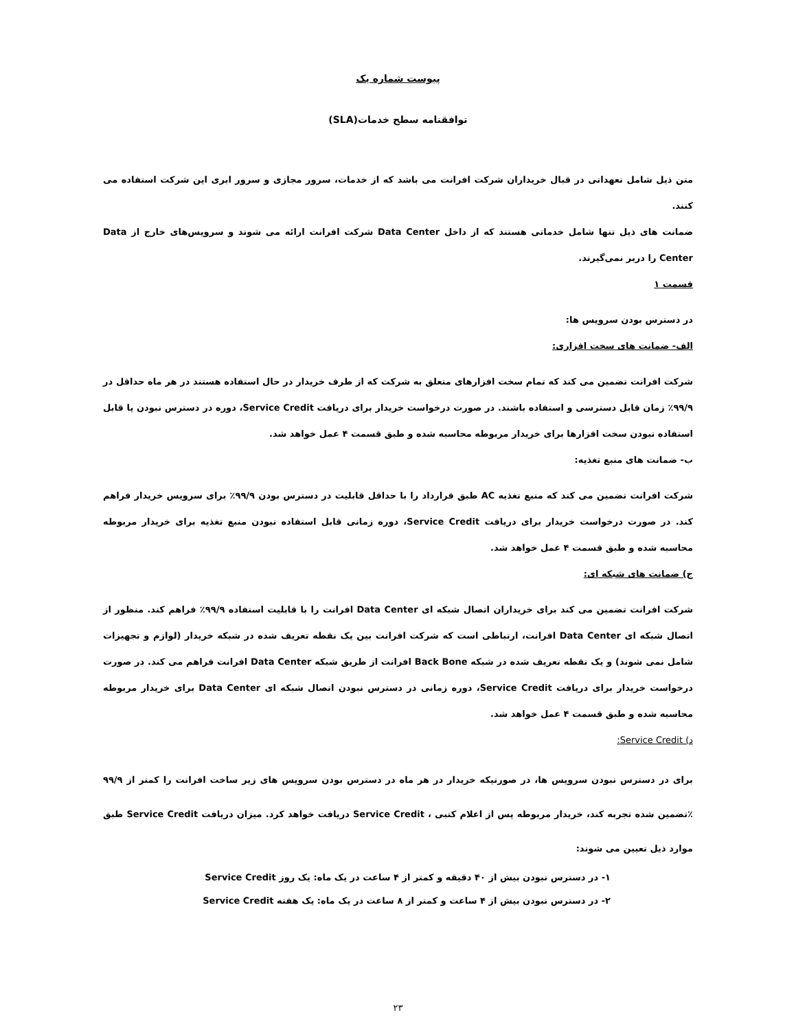پیوست شماره یک
توافقنامه سطح خدمات(SLA)
متن ذیل شامل تعهداتی در قبال خریداران شرکت افرانت می باشد که از خدمات، سرور مجازی و سرور ابری این شرکت استفاده می کنند.
ضمانت های ذیل تنها شامل خدماتی هستند که از داخل Data Center شرکت افرانت ارائه می شوند و سرویس‌های خارج از Data Center را دربر نمی‌گیرند.
قسمت ۱
در دسترس بودن سرویس ها:
الف- ضمانت های سخت افزاری:
شرکت افرانت تضمین می کند که تمام سخت افزارهای متعلق به شرکت که از طرف خریدار در حال استفاده هستند در هر ماه حداقل در ۹۹/۹٪ زمان قابل دسترسی و استفاده باشند. در صورت درخواست خریدار برای دریافت Service Credit، دوره در دسترس نبودن یا قابل استفاده نبودن سخت افزارها برای خریدار مربوطه محاسبه شده و طبق قسمت ۴ عمل خواهد شد.
ب- ضمانت های منبع تغذیه:
شرکت افرانت تضمین می کند که منبع تغذیه AC طبق قرارداد را با حداقل قابلیت در دسترس بودن ۹۹/۹٪ برای سرویس خریدار فراهم کند. در صورت درخواست خریدار برای دریافت Service Credit، دوره زمانی قابل استفاده نبودن منبع تغذیه برای خریدار مربوطه محاسبه شده و طبق قسمت ۴ عمل خواهد شد.
ج) ضمانت های شبکه ای:
شرکت افرانت تضمین می کند برای خریداران اتصال شبکه ای Data Center افرانت را با قابلیت استفاده ۹۹/۹٪ فراهم کند. منظور از اتصال شبکه ای Data Center افرانت، ارتباطی است که شرکت افرانت بین یک نقطه تعریف شده در شبکه خریدار (لوازم و تجهیزات شامل نمی شوند) و یک نقطه تعریف شده در شبکه Back Bone افرانت از طریق شبکه Data Center افرانت فراهم می کند. در صورت درخواست خریدار برای دریافت Service Credit، دوره زمانی در دسترس نبودن اتصال شبکه ای Data Center برای خریدار مربوطه محاسبه شده و طبق قسمت ۴ عمل خواهد شد.
د) Service Credit:
برای در دسترس نبودن سرویس ها، در صورتیکه خریدار در هر ماه در دسترس بودن سرویس های زیر ساخت افرانت را کمتر از ۹۹/۹ ٪تضمین شده تجربه کند، خریدار مربوطه پس از اعلام کتبی ، Service Credit دریافت خواهد کرد. میزان دریافت Service Credit طبق موارد ذیل تعیین می شوند:
۱- در دسترس نبودن بیش از ۴۰ دقیقه و کمتر از ۴ ساعت در یک ماه: یک روز Service Credit
۲- در دسترس نبودن بیش از ۴ ساعت و کمتر از ۸ ساعت در یک ماه: یک هفته Service Credit
۲۳